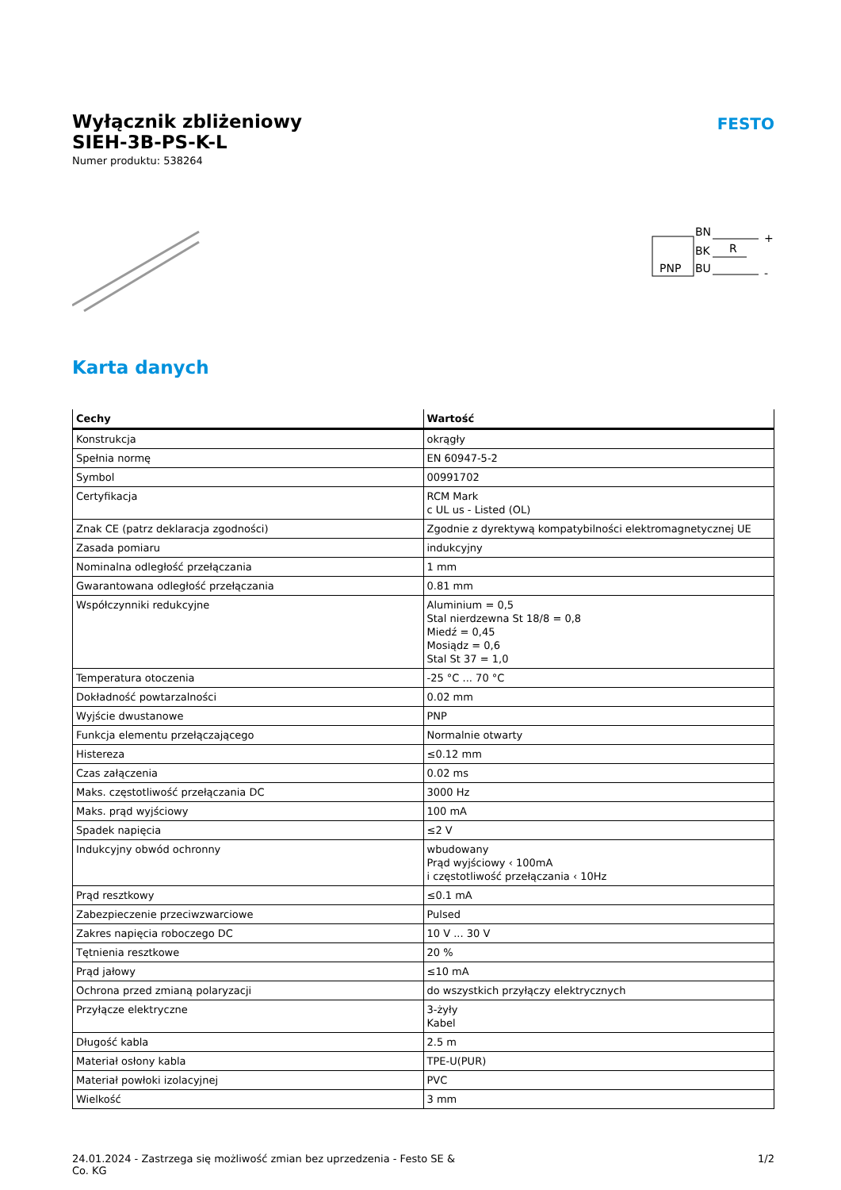FESTO
Wyłącznik zbliżeniowy
SIEH-3B-PS-K-L
Numer produktu: 538264
PNP
BN
BK
BU
R
+
-
Karta danych
| Cechy | Wartość |
| --- | --- |
| Konstrukcja | okrągły |
| Spełnia normę | EN 60947-5-2 |
| Symbol | 00991702 |
| Certyfikacja | RCM Mark c UL us - Listed (OL) |
| Znak CE (patrz deklaracja zgodności) | Zgodnie z dyrektywą kompatybilności elektromagnetycznej UE |
| Zasada pomiaru | indukcyjny |
| Nominalna odległość przełączania | 1 mm |
| Gwarantowana odległość przełączania | 0.81 mm |
| Współczynniki redukcyjne | Aluminium = 0,5 Stal nierdzewna St 18/8 = 0,8 Miedź = 0,45 Mosiądz = 0,6 Stal St 37 = 1,0 |
| Temperatura otoczenia | -25 °C ... 70 °C |
| Dokładność powtarzalności | 0.02 mm |
| Wyjście dwustanowe | PNP |
| Funkcja elementu przełączającego | Normalnie otwarty |
| Histereza | ≤0.12 mm |
| Czas załączenia | 0.02 ms |
| Maks. częstotliwość przełączania DC | 3000 Hz |
| Maks. prąd wyjściowy | 100 mA |
| Spadek napięcia | ≤2 V |
| Indukcyjny obwód ochronny | wbudowany Prąd wyjściowy ‹ 100mA i częstotliwość przełączania ‹ 10Hz |
| Prąd resztkowy | ≤0.1 mA |
| Zabezpieczenie przeciwzwarciowe | Pulsed |
| Zakres napięcia roboczego DC | 10 V ... 30 V |
| Tętnienia resztkowe | 20 % |
| Prąd jałowy | ≤10 mA |
| Ochrona przed zmianą polaryzacji | do wszystkich przyłączy elektrycznych |
| Przyłącze elektryczne | 3-żyły Kabel |
| Długość kabla | 2.5 m |
| Materiał osłony kabla | TPE-U(PUR) |
| Materiał powłoki izolacyjnej | PVC |
| Wielkość | 3 mm |
24.01.2024 - Zastrzega się możliwość zmian bez uprzedzenia - Festo SE &
Co. KG
1/2